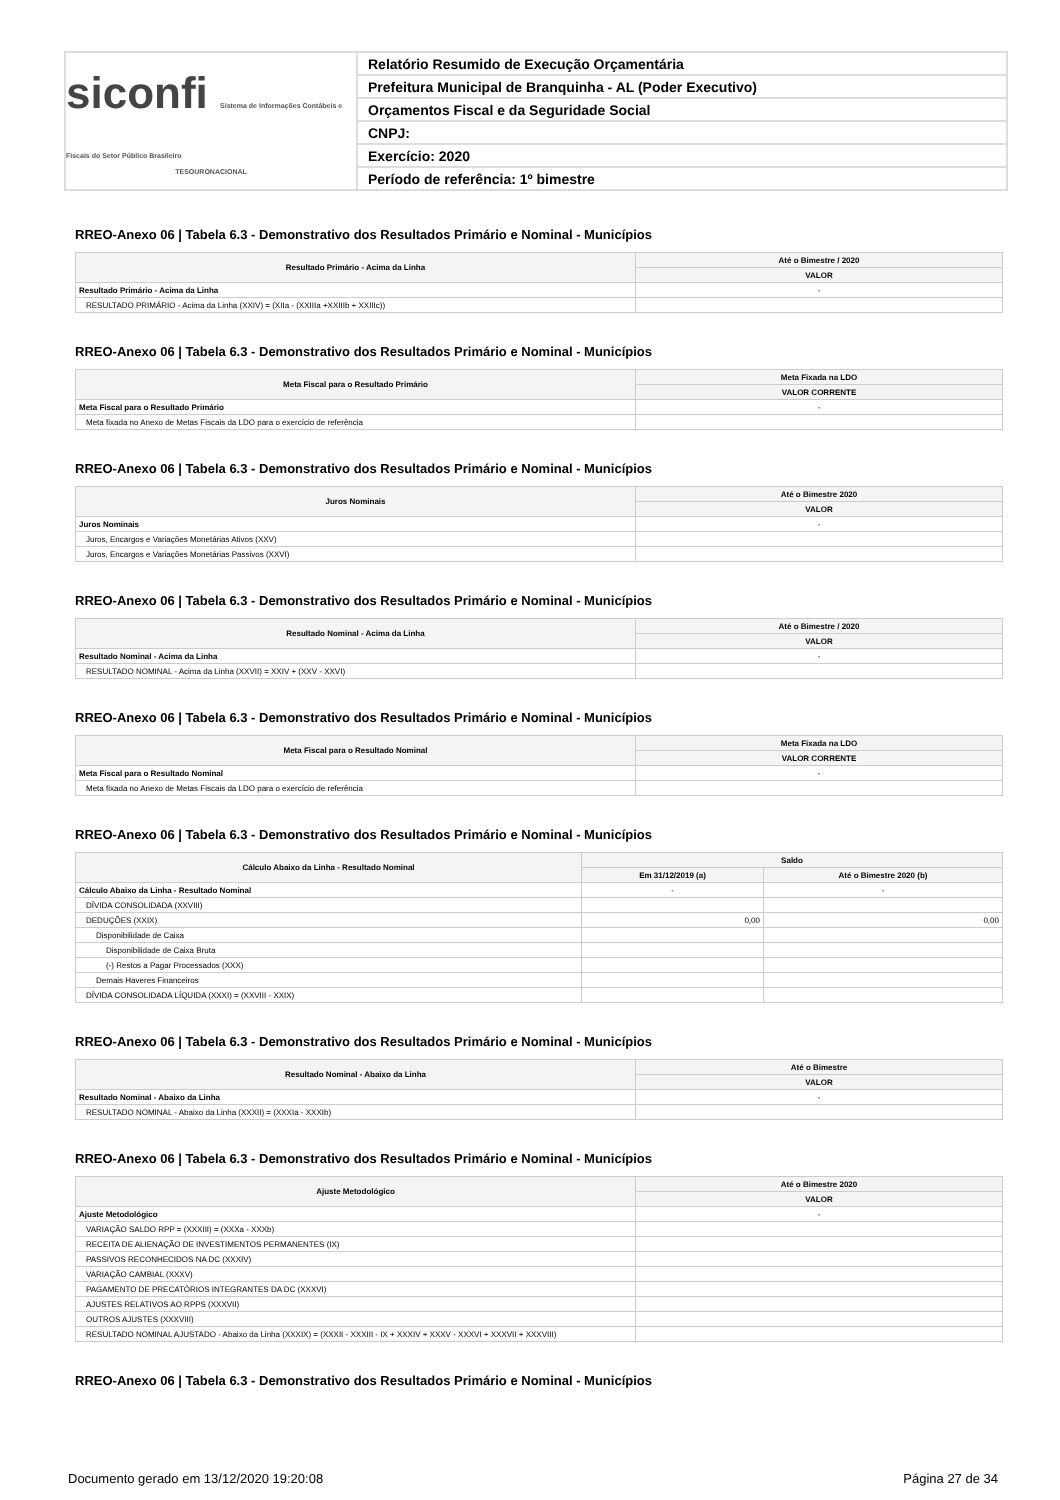siconfi Sistema de Informações Contábeis e Fiscais do Setor Público Brasileiro
TESOURONACIONAL
Relatório Resumido de Execução Orçamentária
Prefeitura Municipal de Branquinha - AL (Poder Executivo)
Orçamentos Fiscal e da Seguridade Social
CNPJ:
Exercício: 2020
Período de referência: 1º bimestre
RREO-Anexo 06 | Tabela 6.3 - Demonstrativo dos Resultados Primário e Nominal - Municípios
| Resultado Primário - Acima da Linha | Até o Bimestre / 2020 |
| --- | --- |
| | VALOR |
| Resultado Primário - Acima da Linha | - |
| RESULTADO PRIMÁRIO - Acima da Linha (XXIV) = (XIIa - (XXIIIa +XXIIIb + XXIIIc)) | |
RREO-Anexo 06 | Tabela 6.3 - Demonstrativo dos Resultados Primário e Nominal - Municípios
| Meta Fiscal para o Resultado Primário | Meta Fixada na LDO |
| --- | --- |
| | VALOR CORRENTE |
| Meta Fiscal para o Resultado Primário | - |
| Meta fixada no Anexo de Metas Fiscais da LDO para o exercício de referência | |
RREO-Anexo 06 | Tabela 6.3 - Demonstrativo dos Resultados Primário e Nominal - Municípios
| Juros Nominais | Até o Bimestre 2020 |
| --- | --- |
| | VALOR |
| Juros Nominais | - |
| Juros, Encargos e Variações Monetárias Ativos (XXV) | |
| Juros, Encargos e Variações Monetárias Passivos (XXVI) | |
RREO-Anexo 06 | Tabela 6.3 - Demonstrativo dos Resultados Primário e Nominal - Municípios
| Resultado Nominal - Acima da Linha | Até o Bimestre / 2020 |
| --- | --- |
| | VALOR |
| Resultado Nominal - Acima da Linha | - |
| RESULTADO NOMINAL - Acima da Linha (XXVII) = XXIV + (XXV - XXVI) | |
RREO-Anexo 06 | Tabela 6.3 - Demonstrativo dos Resultados Primário e Nominal - Municípios
| Meta Fiscal para o Resultado Nominal | Meta Fixada na LDO |
| --- | --- |
| | VALOR CORRENTE |
| Meta Fiscal para o Resultado Nominal | - |
| Meta fixada no Anexo de Metas Fiscais da LDO para o exercício de referência | |
RREO-Anexo 06 | Tabela 6.3 - Demonstrativo dos Resultados Primário e Nominal - Municípios
| Cálculo Abaixo da Linha - Resultado Nominal | Saldo | |
| --- | --- | --- |
| | Em 31/12/2019 (a) | Até o Bimestre 2020 (b) |
| Cálculo Abaixo da Linha - Resultado Nominal | - | - |
| DÍVIDA CONSOLIDADA (XXVIII) | | |
| DEDUÇÕES (XXIX) | 0,00 | 0,00 |
| Disponibilidade de Caixa | | |
| Disponibilidade de Caixa Bruta | | |
| (-) Restos a Pagar Processados (XXX) | | |
| Demais Haveres Financeiros | | |
| DÍVIDA CONSOLIDADA LÍQUIDA (XXXI) = (XXVIII - XXIX) | | |
RREO-Anexo 06 | Tabela 6.3 - Demonstrativo dos Resultados Primário e Nominal - Municípios
| Resultado Nominal - Abaixo da Linha | Até o Bimestre |
| --- | --- |
| | VALOR |
| Resultado Nominal - Abaixo da Linha | - |
| RESULTADO NOMINAL - Abaixo da Linha (XXXII) = (XXXIa - XXXIb) | |
RREO-Anexo 06 | Tabela 6.3 - Demonstrativo dos Resultados Primário e Nominal - Municípios
| Ajuste Metodológico | Até o Bimestre 2020 |
| --- | --- |
| | VALOR |
| Ajuste Metodológico | - |
| VARIAÇÃO SALDO RPP = (XXXIII) = (XXXa - XXXb) | |
| RECEITA DE ALIENAÇÃO DE INVESTIMENTOS PERMANENTES (IX) | |
| PASSIVOS RECONHECIDOS NA DC (XXXIV) | |
| VARIAÇÃO CAMBIAL (XXXV) | |
| PAGAMENTO DE PRECATÓRIOS INTEGRANTES DA DC (XXXVI) | |
| AJUSTES RELATIVOS AO RPPS (XXXVII) | |
| OUTROS AJUSTES (XXXVIII) | |
| RESULTADO NOMINAL AJUSTADO - Abaixo da Linha (XXXIX) = (XXXII - XXXIII - IX + XXXIV + XXXV - XXXVI + XXXVII + XXXVIII) | |
RREO-Anexo 06 | Tabela 6.3 - Demonstrativo dos Resultados Primário e Nominal - Municípios
Documento gerado em 13/12/2020 19:20:08 Página 27 de 34